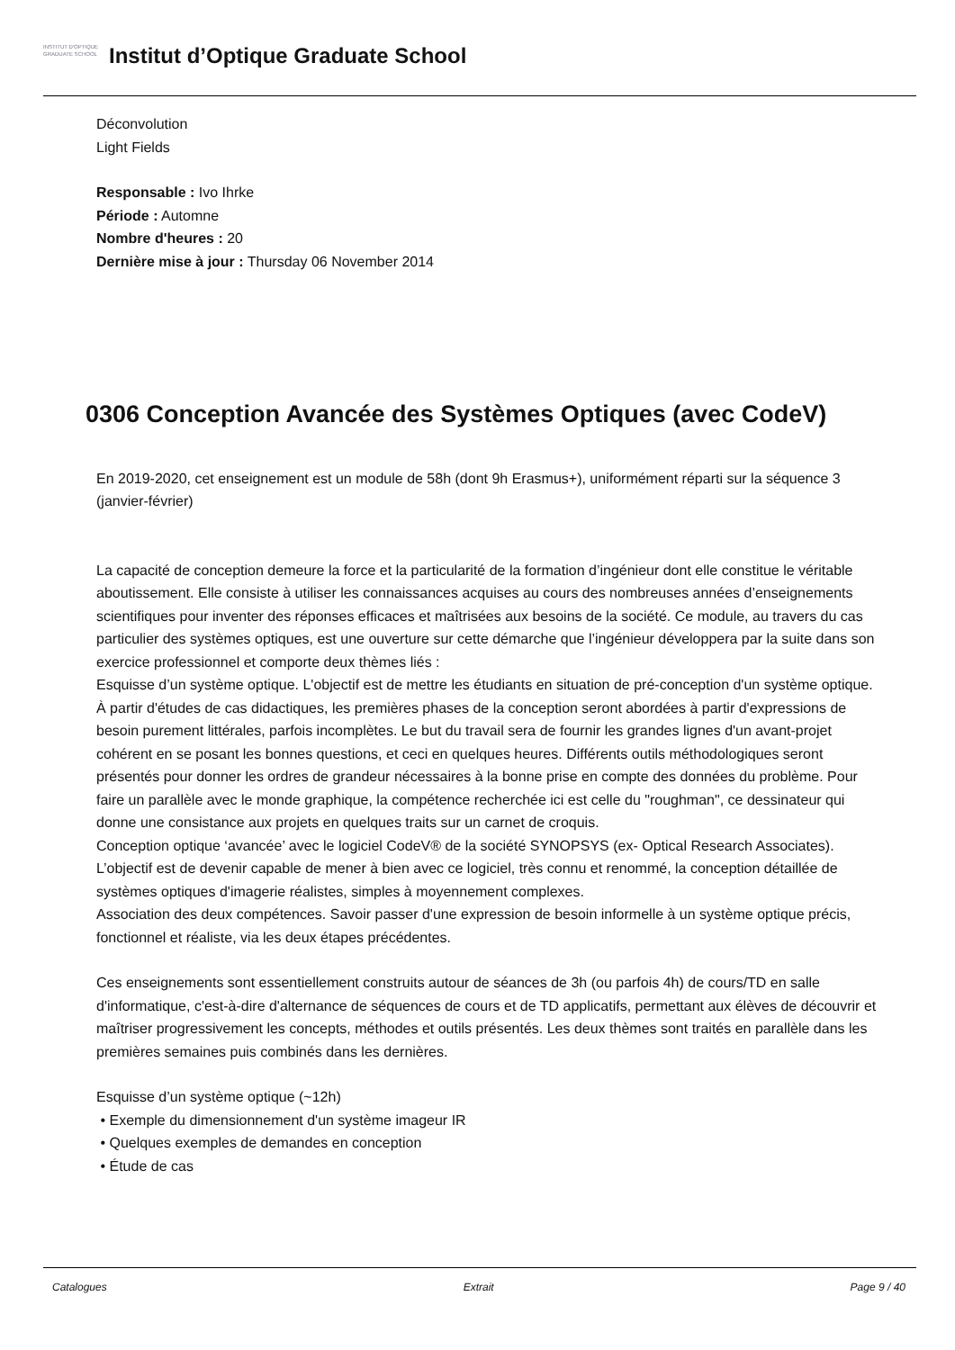INSTITUT D'OPTIQUE
GRADUATE SCHOOL
Institut d’Optique Graduate School
Déconvolution
Light Fields
Responsable : Ivo Ihrke
Période : Automne
Nombre d'heures : 20
Dernière mise à jour : Thursday 06 November 2014
0306 Conception Avancée des Systèmes Optiques (avec CodeV)
En 2019-2020, cet enseignement est un module de 58h (dont 9h Erasmus+), uniformément réparti sur la séquence 3 (janvier-février)
La capacité de conception demeure la force et la particularité de la formation d’ingénieur dont elle constitue le véritable aboutissement. Elle consiste à utiliser les connaissances acquises au cours des nombreuses années d’enseignements scientifiques pour inventer des réponses efficaces et maîtrisées aux besoins de la société. Ce module, au travers du cas particulier des systèmes optiques, est une ouverture sur cette démarche que l’ingénieur développera par la suite dans son exercice professionnel et comporte deux thèmes liés :
Esquisse d’un système optique. L'objectif est de mettre les étudiants en situation de pré-conception d'un système optique. À partir d'études de cas didactiques, les premières phases de la conception seront abordées à partir d'expressions de besoin purement littérales, parfois incomplètes. Le but du travail sera de fournir les grandes lignes d'un avant-projet cohérent en se posant les bonnes questions, et ceci en quelques heures. Différents outils méthodologiques seront présentés pour donner les ordres de grandeur nécessaires à la bonne prise en compte des données du problème. Pour faire un parallèle avec le monde graphique, la compétence recherchée ici est celle du "roughman", ce dessinateur qui donne une consistance aux projets en quelques traits sur un carnet de croquis.
Conception optique ‘avancée’ avec le logiciel CodeV® de la société SYNOPSYS (ex- Optical Research Associates). L’objectif est de devenir capable de mener à bien avec ce logiciel, très connu et renommé, la conception détaillée de systèmes optiques d'imagerie réalistes, simples à moyennement complexes.
Association des deux compétences. Savoir passer d'une expression de besoin informelle à un système optique précis, fonctionnel et réaliste, via les deux étapes précédentes.
Ces enseignements sont essentiellement construits autour de séances de 3h (ou parfois 4h) de cours/TD en salle d'informatique, c'est-à-dire d'alternance de séquences de cours et de TD applicatifs, permettant aux élèves de découvrir et maîtriser progressivement les concepts, méthodes et outils présentés. Les deux thèmes sont traités en parallèle dans les premières semaines puis combinés dans les dernières.
Esquisse d’un système optique (~12h)
• Exemple du dimensionnement d'un système imageur IR
• Quelques exemples de demandes en conception
• Étude de cas
Catalogues Extrait Page 9 / 40